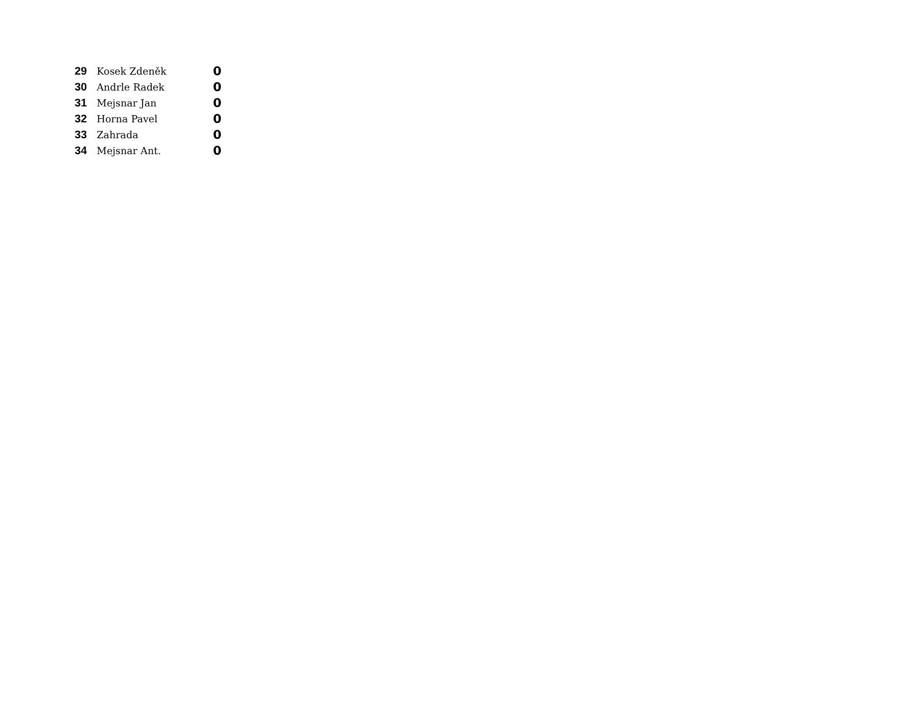| 29 | Kosek Zdeněk | 0 |
| 30 | Andrle Radek | 0 |
| 31 | Mejsnar Jan | 0 |
| 32 | Horna Pavel | 0 |
| 33 | Zahrada | 0 |
| 34 | Mejsnar Ant. | 0 |